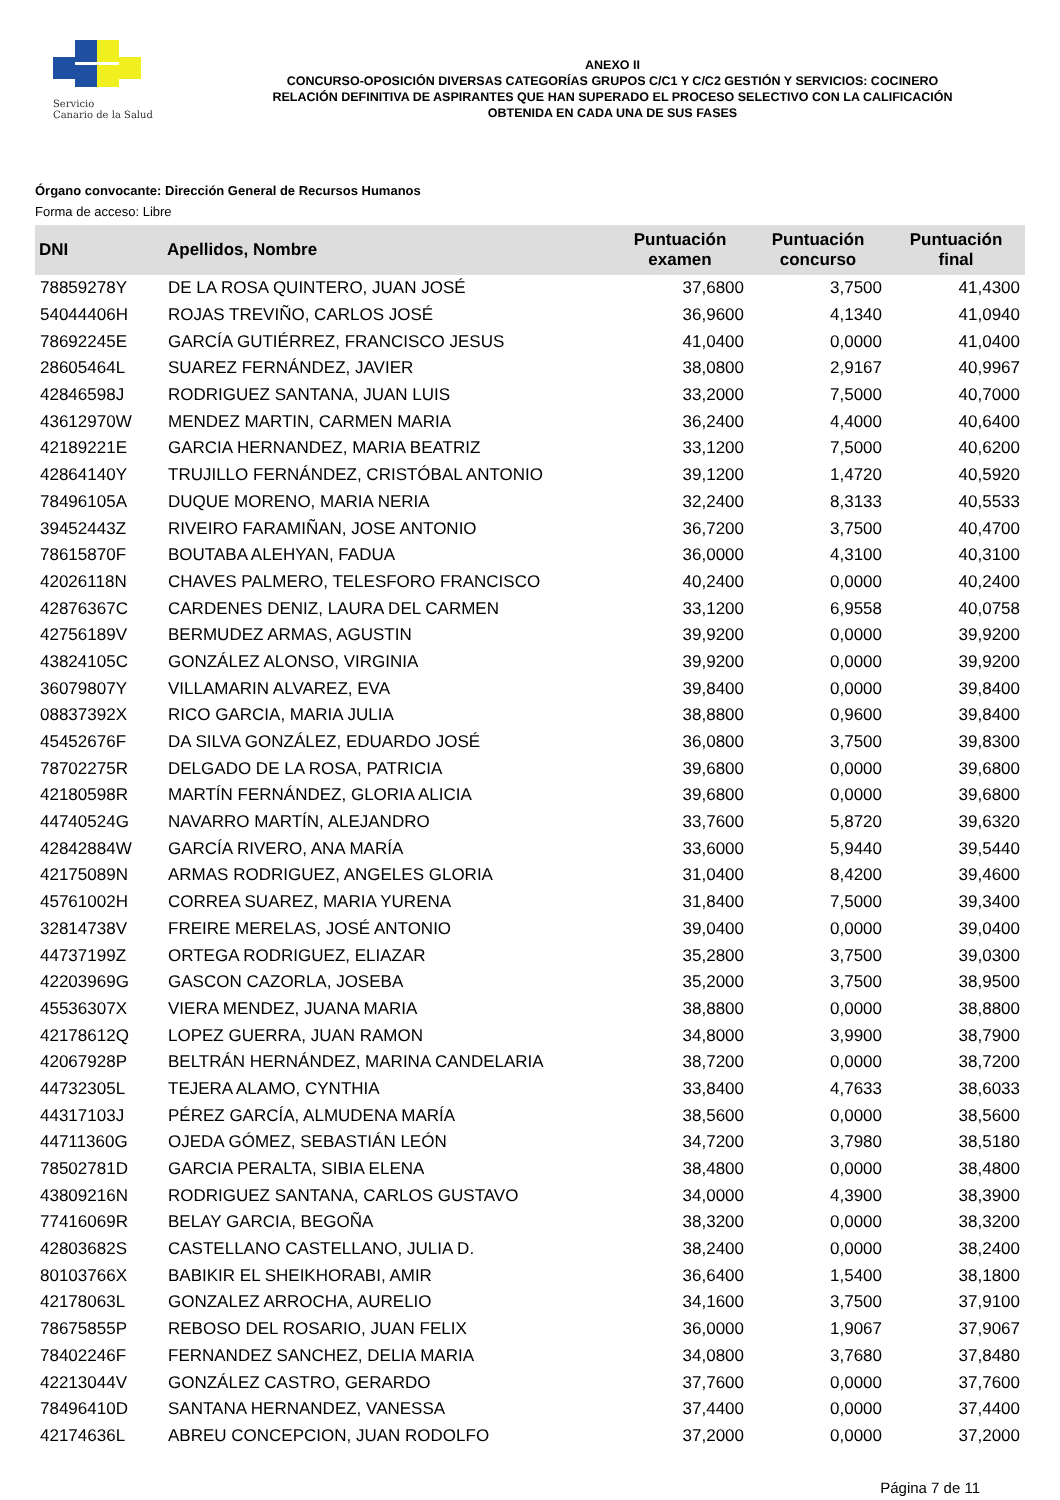Servicio
Canario de la Salud
ANEXO II
CONCURSO-OPOSICIÓN DIVERSAS CATEGORÍAS GRUPOS C/C1 Y C/C2 GESTIÓN Y SERVICIOS: COCINERO
RELACIÓN DEFINITIVA DE ASPIRANTES QUE HAN SUPERADO EL PROCESO SELECTIVO CON LA CALIFICACIÓN
OBTENIDA EN CADA UNA DE SUS FASES
Órgano convocante: Dirección General de Recursos Humanos
Forma de acceso: Libre
| DNI | Apellidos, Nombre | Puntuación examen | Puntuación concurso | Puntuación final |
| --- | --- | --- | --- | --- |
| 78859278Y | DE LA ROSA QUINTERO, JUAN JOSÉ | 37,6800 | 3,7500 | 41,4300 |
| 54044406H | ROJAS TREVIÑO, CARLOS JOSÉ | 36,9600 | 4,1340 | 41,0940 |
| 78692245E | GARCÍA GUTIÉRREZ, FRANCISCO JESUS | 41,0400 | 0,0000 | 41,0400 |
| 28605464L | SUAREZ FERNÁNDEZ, JAVIER | 38,0800 | 2,9167 | 40,9967 |
| 42846598J | RODRIGUEZ SANTANA, JUAN LUIS | 33,2000 | 7,5000 | 40,7000 |
| 43612970W | MENDEZ MARTIN, CARMEN MARIA | 36,2400 | 4,4000 | 40,6400 |
| 42189221E | GARCIA HERNANDEZ, MARIA BEATRIZ | 33,1200 | 7,5000 | 40,6200 |
| 42864140Y | TRUJILLO FERNÁNDEZ, CRISTÓBAL ANTONIO | 39,1200 | 1,4720 | 40,5920 |
| 78496105A | DUQUE MORENO, MARIA NERIA | 32,2400 | 8,3133 | 40,5533 |
| 39452443Z | RIVEIRO FARAMIÑAN, JOSE ANTONIO | 36,7200 | 3,7500 | 40,4700 |
| 78615870F | BOUTABA ALEHYAN, FADUA | 36,0000 | 4,3100 | 40,3100 |
| 42026118N | CHAVES PALMERO, TELESFORO FRANCISCO | 40,2400 | 0,0000 | 40,2400 |
| 42876367C | CARDENES DENIZ, LAURA DEL CARMEN | 33,1200 | 6,9558 | 40,0758 |
| 42756189V | BERMUDEZ ARMAS, AGUSTIN | 39,9200 | 0,0000 | 39,9200 |
| 43824105C | GONZÁLEZ ALONSO, VIRGINIA | 39,9200 | 0,0000 | 39,9200 |
| 36079807Y | VILLAMARIN ALVAREZ, EVA | 39,8400 | 0,0000 | 39,8400 |
| 08837392X | RICO GARCIA, MARIA JULIA | 38,8800 | 0,9600 | 39,8400 |
| 45452676F | DA SILVA GONZÁLEZ, EDUARDO JOSÉ | 36,0800 | 3,7500 | 39,8300 |
| 78702275R | DELGADO DE LA ROSA, PATRICIA | 39,6800 | 0,0000 | 39,6800 |
| 42180598R | MARTÍN FERNÁNDEZ, GLORIA ALICIA | 39,6800 | 0,0000 | 39,6800 |
| 44740524G | NAVARRO MARTÍN, ALEJANDRO | 33,7600 | 5,8720 | 39,6320 |
| 42842884W | GARCÍA RIVERO, ANA MARÍA | 33,6000 | 5,9440 | 39,5440 |
| 42175089N | ARMAS RODRIGUEZ, ANGELES GLORIA | 31,0400 | 8,4200 | 39,4600 |
| 45761002H | CORREA SUAREZ, MARIA YURENA | 31,8400 | 7,5000 | 39,3400 |
| 32814738V | FREIRE MERELAS, JOSÉ ANTONIO | 39,0400 | 0,0000 | 39,0400 |
| 44737199Z | ORTEGA RODRIGUEZ, ELIAZAR | 35,2800 | 3,7500 | 39,0300 |
| 42203969G | GASCON CAZORLA, JOSEBA | 35,2000 | 3,7500 | 38,9500 |
| 45536307X | VIERA MENDEZ, JUANA MARIA | 38,8800 | 0,0000 | 38,8800 |
| 42178612Q | LOPEZ GUERRA, JUAN RAMON | 34,8000 | 3,9900 | 38,7900 |
| 42067928P | BELTRÁN HERNÁNDEZ, MARINA CANDELARIA | 38,7200 | 0,0000 | 38,7200 |
| 44732305L | TEJERA ALAMO, CYNTHIA | 33,8400 | 4,7633 | 38,6033 |
| 44317103J | PÉREZ GARCÍA, ALMUDENA MARÍA | 38,5600 | 0,0000 | 38,5600 |
| 44711360G | OJEDA GÓMEZ, SEBASTIÁN LEÓN | 34,7200 | 3,7980 | 38,5180 |
| 78502781D | GARCIA PERALTA, SIBIA ELENA | 38,4800 | 0,0000 | 38,4800 |
| 43809216N | RODRIGUEZ SANTANA, CARLOS GUSTAVO | 34,0000 | 4,3900 | 38,3900 |
| 77416069R | BELAY GARCIA, BEGOÑA | 38,3200 | 0,0000 | 38,3200 |
| 42803682S | CASTELLANO CASTELLANO, JULIA D. | 38,2400 | 0,0000 | 38,2400 |
| 80103766X | BABIKIR EL SHEIKHORABI, AMIR | 36,6400 | 1,5400 | 38,1800 |
| 42178063L | GONZALEZ ARROCHA, AURELIO | 34,1600 | 3,7500 | 37,9100 |
| 78675855P | REBOSO DEL ROSARIO, JUAN FELIX | 36,0000 | 1,9067 | 37,9067 |
| 78402246F | FERNANDEZ SANCHEZ, DELIA MARIA | 34,0800 | 3,7680 | 37,8480 |
| 42213044V | GONZÁLEZ CASTRO, GERARDO | 37,7600 | 0,0000 | 37,7600 |
| 78496410D | SANTANA HERNANDEZ, VANESSA | 37,4400 | 0,0000 | 37,4400 |
| 42174636L | ABREU CONCEPCION, JUAN RODOLFO | 37,2000 | 0,0000 | 37,2000 |
Página 7 de 11